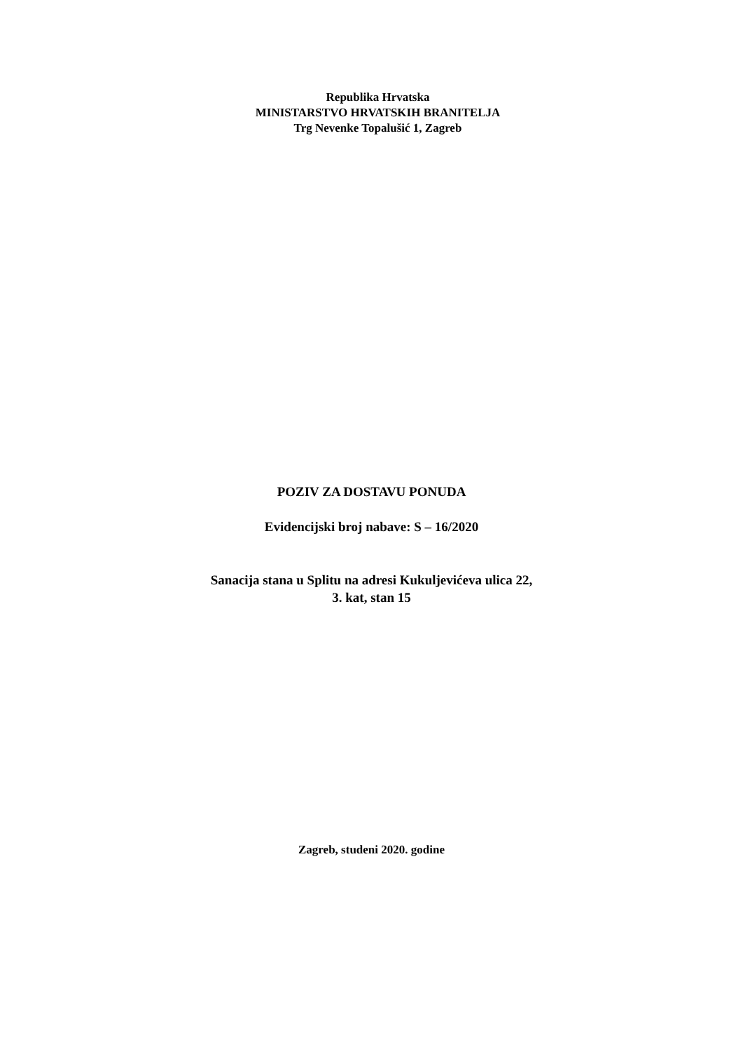Republika Hrvatska
MINISTARSTVO HRVATSKIH BRANITELJA
Trg Nevenke Topalušić 1, Zagreb
POZIV ZA DOSTAVU PONUDA
Evidencijski broj nabave: S – 16/2020
Sanacija stana u Splitu na adresi Kukuljevićeva ulica 22,
3. kat, stan 15
Zagreb, studeni 2020. godine